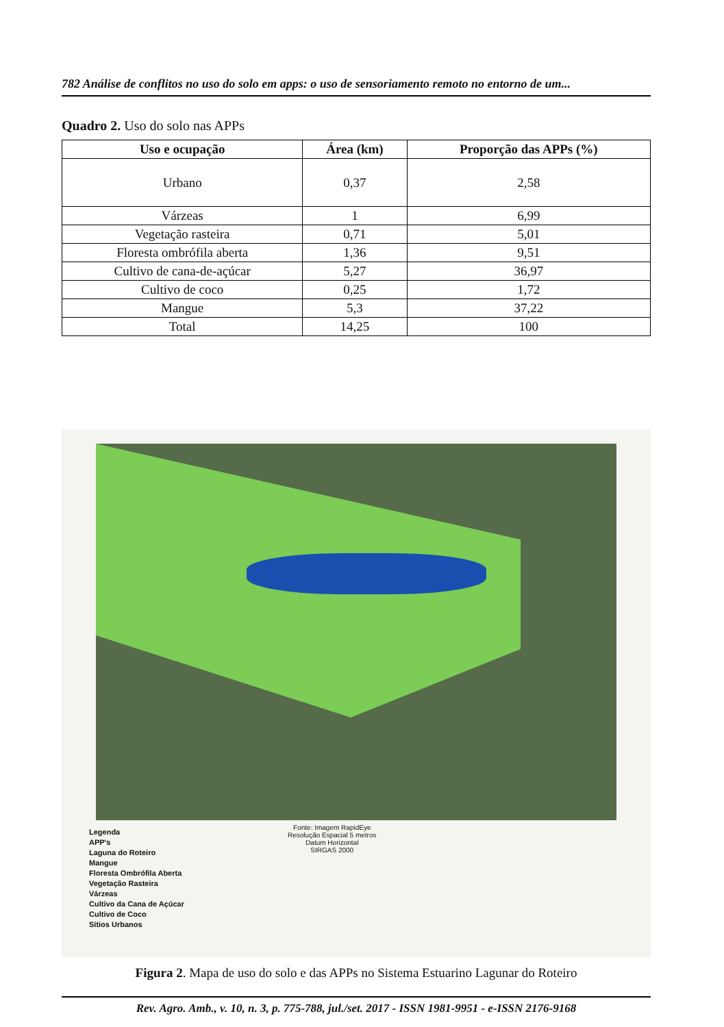782 Análise de conflitos no uso do solo em apps: o uso de sensoriamento remoto no entorno de um...
Quadro 2. Uso do solo nas APPs
| Uso e ocupação | Área (km) | Proporção das APPs (%) |
| --- | --- | --- |
| Urbano | 0,37 | 2,58 |
| Várzeas | 1 | 6,99 |
| Vegetação rasteira | 0,71 | 5,01 |
| Floresta ombrófila aberta | 1,36 | 9,51 |
| Cultivo de cana-de-açúcar | 5,27 | 36,97 |
| Cultivo de coco | 0,25 | 1,72 |
| Mangue | 5,3 | 37,22 |
| Total | 14,25 | 100 |
Legenda
APP's
Laguna do Roteiro
Mangue
Floresta Ombrófila Aberta
Vegetação Rasteira
Várzeas
Cultivo da Cana de Açúcar
Cultivo de Coco
Sítios Urbanos
Fonte: Imagem RapidEye
Resolução Espacial 5 metros
Datum Horizontal
SIRGAS 2000
Figura 2. Mapa de uso do solo e das APPs no Sistema Estuarino Lagunar do Roteiro
Rev. Agro. Amb., v. 10, n. 3, p. 775-788, jul./set. 2017 - ISSN 1981-9951 - e-ISSN 2176-9168